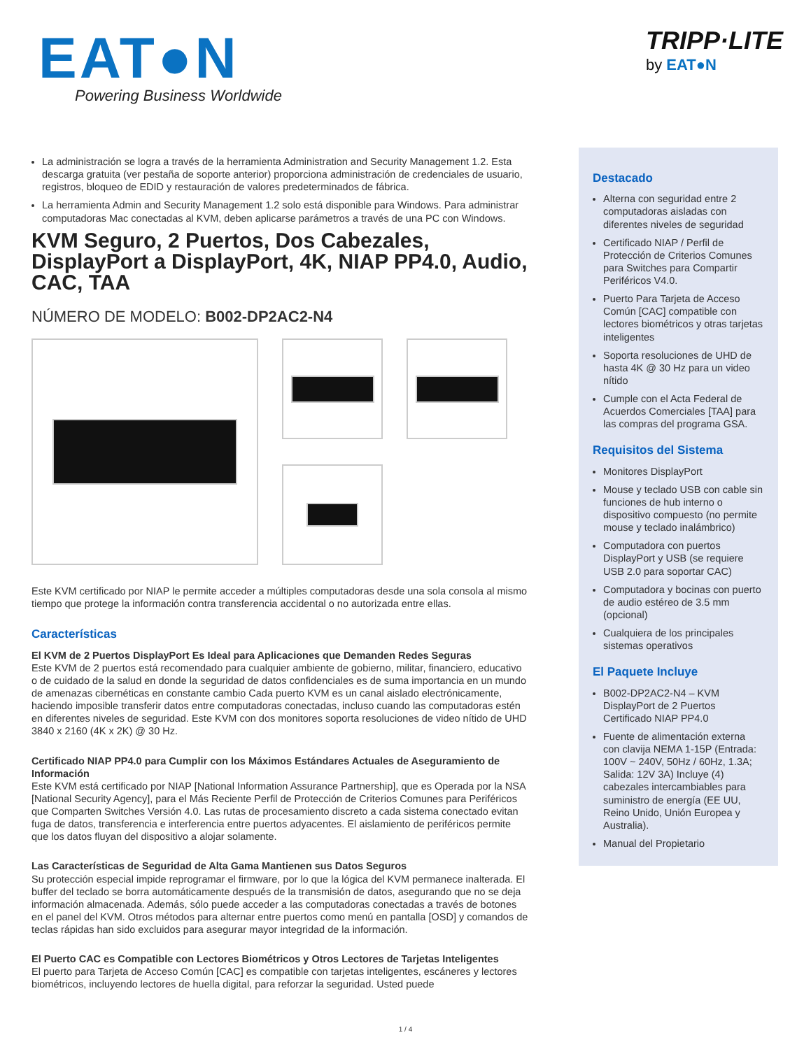EAT●N Powering Business Worldwide
TRIPP·LITE
by EAT●N
La administración se logra a través de la herramienta Administration and Security Management 1.2. Esta descarga gratuita (ver pestaña de soporte anterior) proporciona administración de credenciales de usuario, registros, bloqueo de EDID y restauración de valores predeterminados de fábrica.
La herramienta Admin and Security Management 1.2 solo está disponible para Windows. Para administrar computadoras Mac conectadas al KVM, deben aplicarse parámetros a través de una PC con Windows.
KVM Seguro, 2 Puertos, Dos Cabezales, DisplayPort a DisplayPort, 4K, NIAP PP4.0, Audio, CAC, TAA
NÚMERO DE MODELO: B002-DP2AC2-N4
Este KVM certificado por NIAP le permite acceder a múltiples computadoras desde una sola consola al mismo tiempo que protege la información contra transferencia accidental o no autorizada entre ellas.
Características
El KVM de 2 Puertos DisplayPort Es Ideal para Aplicaciones que Demanden Redes Seguras
Este KVM de 2 puertos está recomendado para cualquier ambiente de gobierno, militar, financiero, educativo o de cuidado de la salud en donde la seguridad de datos confidenciales es de suma importancia en un mundo de amenazas cibernéticas en constante cambio Cada puerto KVM es un canal aislado electrónicamente, haciendo imposible transferir datos entre computadoras conectadas, incluso cuando las computadoras estén en diferentes niveles de seguridad. Este KVM con dos monitores soporta resoluciones de video nítido de UHD 3840 x 2160 (4K x 2K) @ 30 Hz.
Certificado NIAP PP4.0 para Cumplir con los Máximos Estándares Actuales de Aseguramiento de Información
Este KVM está certificado por NIAP [National Information Assurance Partnership], que es Operada por la NSA [National Security Agency], para el Más Reciente Perfil de Protección de Criterios Comunes para Periféricos que Comparten Switches Versión 4.0. Las rutas de procesamiento discreto a cada sistema conectado evitan fuga de datos, transferencia e interferencia entre puertos adyacentes. El aislamiento de periféricos permite que los datos fluyan del dispositivo a alojar solamente.
Las Características de Seguridad de Alta Gama Mantienen sus Datos Seguros
Su protección especial impide reprogramar el firmware, por lo que la lógica del KVM permanece inalterada. El buffer del teclado se borra automáticamente después de la transmisión de datos, asegurando que no se deja información almacenada. Además, sólo puede acceder a las computadoras conectadas a través de botones en el panel del KVM. Otros métodos para alternar entre puertos como menú en pantalla [OSD] y comandos de teclas rápidas han sido excluidos para asegurar mayor integridad de la información.
El Puerto CAC es Compatible con Lectores Biométricos y Otros Lectores de Tarjetas Inteligentes
El puerto para Tarjeta de Acceso Común [CAC] es compatible con tarjetas inteligentes, escáneres y lectores biométricos, incluyendo lectores de huella digital, para reforzar la seguridad. Usted puede
Destacado
Alterna con seguridad entre 2 computadoras aisladas con diferentes niveles de seguridad
Certificado NIAP / Perfil de Protección de Criterios Comunes para Switches para Compartir Periféricos V4.0.
Puerto Para Tarjeta de Acceso Común [CAC] compatible con lectores biométricos y otras tarjetas inteligentes
Soporta resoluciones de UHD de hasta 4K @ 30 Hz para un video nítido
Cumple con el Acta Federal de Acuerdos Comerciales [TAA] para las compras del programa GSA.
Requisitos del Sistema
Monitores DisplayPort
Mouse y teclado USB con cable sin funciones de hub interno o dispositivo compuesto (no permite mouse y teclado inalámbrico)
Computadora con puertos DisplayPort y USB (se requiere USB 2.0 para soportar CAC)
Computadora y bocinas con puerto de audio estéreo de 3.5 mm (opcional)
Cualquiera de los principales sistemas operativos
El Paquete Incluye
B002-DP2AC2-N4 – KVM DisplayPort de 2 Puertos Certificado NIAP PP4.0
Fuente de alimentación externa con clavija NEMA 1-15P (Entrada: 100V ~ 240V, 50Hz / 60Hz, 1.3A; Salida: 12V 3A) Incluye (4) cabezales intercambiables para suministro de energía (EE UU, Reino Unido, Unión Europea y Australia).
Manual del Propietario
1 / 4